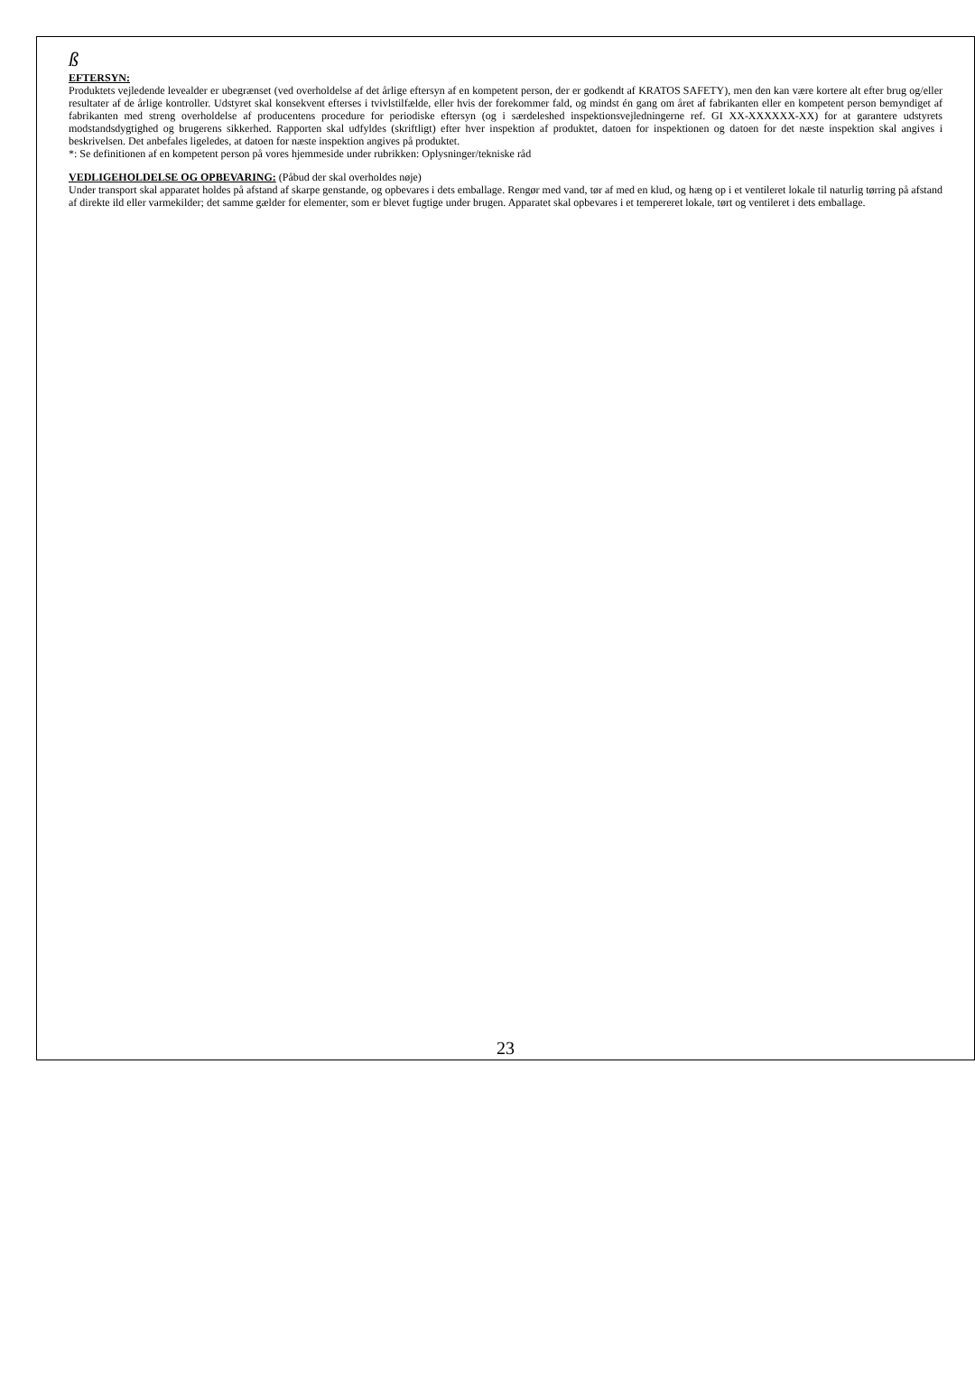ß
EFTERSYN:
Produktets vejledende levealder er ubegrænset (ved overholdelse af det årlige eftersyn af en kompetent person, der er godkendt af KRATOS SAFETY), men den kan være kortere alt efter brug og/eller resultater af de årlige kontroller. Udstyret skal konsekvent efterses i tvivlstilfælde, eller hvis der forekommer fald, og mindst én gang om året af fabrikanten eller en kompetent person bemyndiget af fabrikanten med streng overholdelse af producentens procedure for periodiske eftersyn (og i særdeleshed inspektionsvejledningerne ref. GI XX-XXXXXX-XX) for at garantere udstyrets modstandsdygtighed og brugerens sikkerhed. Rapporten skal udfyldes (skriftligt) efter hver inspektion af produktet, datoen for inspektionen og datoen for det næste inspektion skal angives i beskrivelsen. Det anbefales ligeledes, at datoen for næste inspektion angives på produktet.
*: Se definitionen af en kompetent person på vores hjemmeside under rubrikken: Oplysninger/tekniske råd
VEDLIGEHOLDELSE OG OPBEVARING: (Påbud der skal overholdes nøje)
Under transport skal apparatet holdes på afstand af skarpe genstande, og opbevares i dets emballage. Rengør med vand, tør af med en klud, og hæng op i et ventileret lokale til naturlig tørring på afstand af direkte ild eller varmekilder; det samme gælder for elementer, som er blevet fugtige under brugen. Apparatet skal opbevares i et tempereret lokale, tørt og ventileret i dets emballage.
23